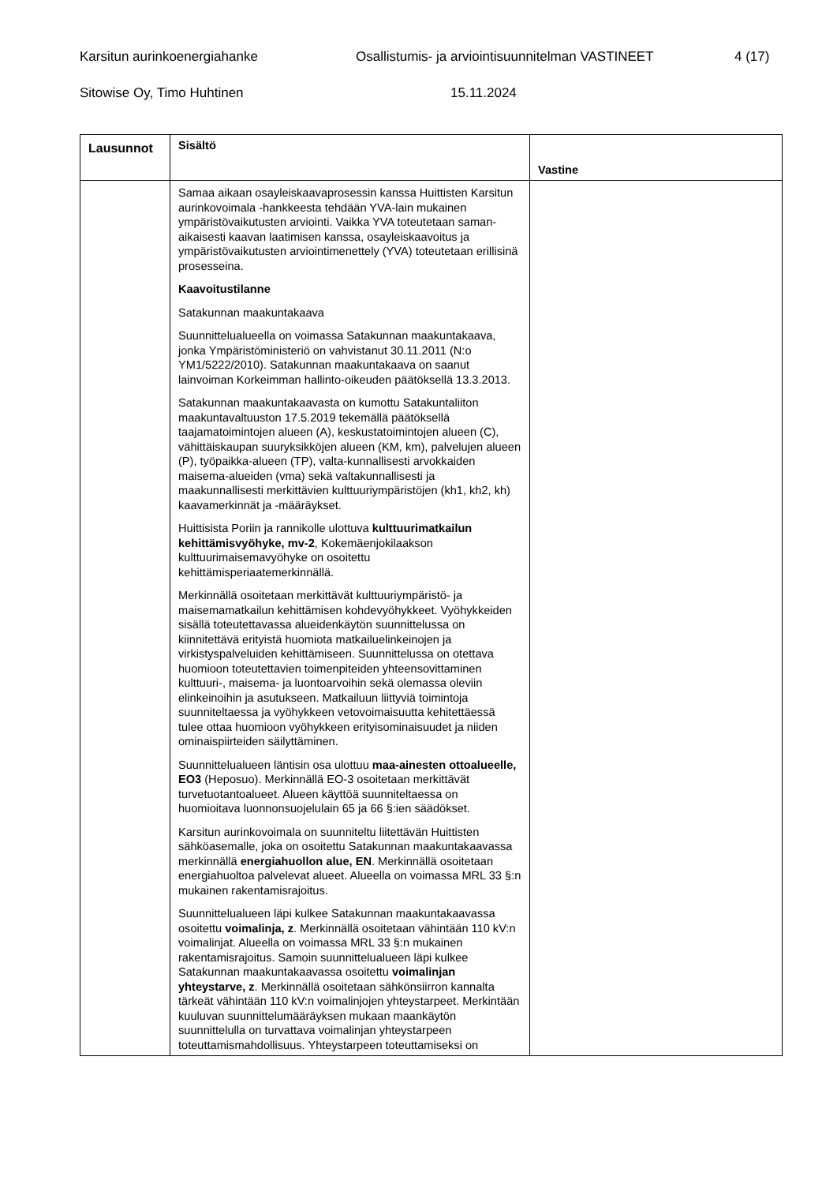Karsitun aurinkoenergiahanke Osallistumis- ja arviointisuunnitelman VASTINEET 4 (17)
Sitowise Oy, Timo Huhtinen 15.11.2024
| Lausunnot | Sisältö | Vastine |
| --- | --- | --- |
| | Samaa aikaan osayleiskaavaprosessin kanssa Huittisten Karsitun aurinkovoimala -hankkeesta tehdään YVA-lain mukainen ympäristövaikutusten arviointi. Vaikka YVA toteutetaan saman-aikaisesti kaavan laatimisen kanssa, osayleiskaavoitus ja ympäristövaikutusten arviointimenettely (YVA) toteutetaan erillisinä prosesseina. Kaavoitustilanne Satakunnan maakuntakaava Suunnittelualueella on voimassa Satakunnan maakuntakaava, jonka Ympäristöministeriö on vahvistanut 30.11.2011 (N:o YM1/5222/2010). Satakunnan maakuntakaava on saanut lainvoiman Korkeimman hallinto-oikeuden päätöksellä 13.3.2013. Satakunnan maakuntakaavasta on kumottu Satakuntaliiton maakuntavaltuuston 17.5.2019 tekemällä päätöksellä taajamatoimintojen alueen (A), keskustatoimintojen alueen (C), vähittäiskaupan suuryksikköjen alueen (KM, km), palvelujen alueen (P), työpaikka-alueen (TP), valta-kunnallisesti arvokkaiden maisema-alueiden (vma) sekä valtakunnallisesti ja maakunnallisesti merkittävien kulttuuriympäristöjen (kh1, kh2, kh) kaavamerkinnät ja -määräykset. Huittisista Poriin ja rannikolle ulottuva kulttuurimatkailun kehittämisvyöhyke, mv-2 , Kokemäenjokilaakson kulttuurimaisemavyöhyke on osoitettu kehittämisperiaatemerkinnällä. Merkinnällä osoitetaan merkittävät kulttuuriympäristö- ja maisemamatkailun kehittämisen kohdevyöhykkeet. Vyöhykkeiden sisällä toteutettavassa alueidenkäytön suunnittelussa on kiinnitettävä erityistä huomiota matkailuelinkeinojen ja virkistyspalveluiden kehittämiseen. Suunnittelussa on otettava huomioon toteutettavien toimenpiteiden yhteensovittaminen kulttuuri-, maisema- ja luontoarvoihin sekä olemassa oleviin elinkeinoihin ja asutukseen. Matkailuun liittyviä toimintoja suunniteltaessa ja vyöhykkeen vetovoimaisuutta kehitettäessä tulee ottaa huomioon vyöhykkeen erityisominaisuudet ja niiden ominaispiirteiden säilyttäminen. Suunnittelualueen läntisin osa ulottuu maa-ainesten ottoalueelle, EO3 (Heposuo). Merkinnällä EO-3 osoitetaan merkittävät turvetuotantoalueet. Alueen käyttöä suunniteltaessa on huomioitava luonnonsuojelulain 65 ja 66 §:ien säädökset. Karsitun aurinkovoimala on suunniteltu liitettävän Huittisten sähköasemalle, joka on osoitettu Satakunnan maakuntakaavassa merkinnällä energiahuollon alue, EN . Merkinnällä osoitetaan energiahuoltoa palvelevat alueet. Alueella on voimassa MRL 33 §:n mukainen rakentamisrajoitus. Suunnittelualueen läpi kulkee Satakunnan maakuntakaavassa osoitettu voimalinja, z . Merkinnällä osoitetaan vähintään 110 kV:n voimalinjat. Alueella on voimassa MRL 33 §:n mukainen rakentamisrajoitus. Samoin suunnittelualueen läpi kulkee Satakunnan maakuntakaavassa osoitettu voimalinjan yhteystarve, z . Merkinnällä osoitetaan sähkönsiirron kannalta tärkeät vähintään 110 kV:n voimalinjojen yhteystarpeet. Merkintään kuuluvan suunnittelumääräyksen mukaan maankäytön suunnittelulla on turvattava voimalinjan yhteystarpeen toteuttamismahdollisuus. Yhteystarpeen toteuttamiseksi on | |